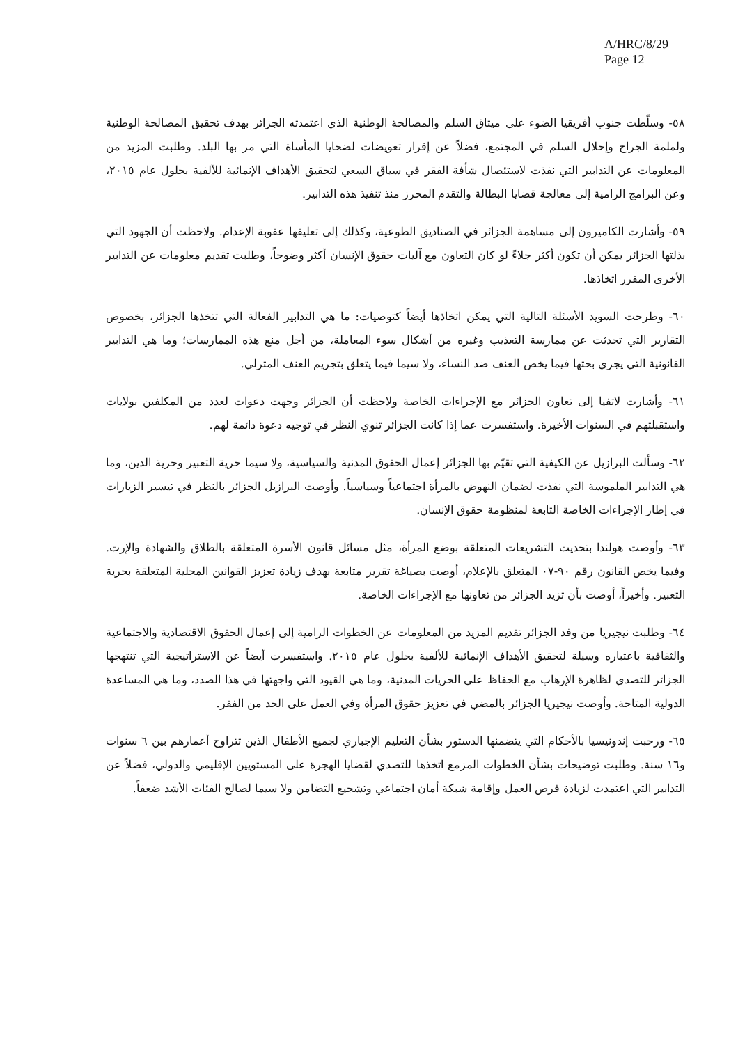A/HRC/8/29
Page 12
٥٨- وسلّطت جنوب أفريقيا الضوء على ميثاق السلم والمصالحة الوطنية الذي اعتمدته الجزائر بهدف تحقيق المصالحة الوطنية ولملمة الجراح وإحلال السلم في المجتمع، فضلاً عن إقرار تعويضات لضحايا المأساة التي مر بها البلد. وطلبت المزيد من المعلومات عن التدابير التي نفذت لاستئصال شأفة الفقر في سياق السعي لتحقيق الأهداف الإنمائية للألفية بحلول عام ٢٠١٥، وعن البرامج الرامية إلى معالجة قضايا البطالة والتقدم المحرز منذ تنفيذ هذه التدابير.
٥٩- وأشارت الكاميرون إلى مساهمة الجزائر في الصناديق الطوعية، وكذلك إلى تعليقها عقوبة الإعدام. ولاحظت أن الجهود التي بذلتها الجزائر يمكن أن تكون أكثر جلاءً لو كان التعاون مع آليات حقوق الإنسان أكثر وضوحاً، وطلبت تقديم معلومات عن التدابير الأخرى المقرر اتخاذها.
٦٠- وطرحت السويد الأسئلة التالية التي يمكن اتخاذها أيضاً كتوصيات: ما هي التدابير الفعالة التي تتخذها الجزائر، بخصوص التقارير التي تحدثت عن ممارسة التعذيب وغيره من أشكال سوء المعاملة، من أجل منع هذه الممارسات؛ وما هي التدابير القانونية التي يجري بحثها فيما يخص العنف ضد النساء، ولا سيما فيما يتعلق بتجريم العنف المترلي.
٦١- وأشارت لاتفيا إلى تعاون الجزائر مع الإجراءات الخاصة ولاحظت أن الجزائر وجهت دعوات لعدد من المكلفين بولايات واستقبلتهم في السنوات الأخيرة. واستفسرت عما إذا كانت الجزائر تنوي النظر في توجيه دعوة دائمة لهم.
٦٢- وسألت البرازيل عن الكيفية التي تقيّم بها الجزائر إعمال الحقوق المدنية والسياسية، ولا سيما حرية التعبير وحرية الدين، وما هي التدابير الملموسة التي نفذت لضمان النهوض بالمرأة اجتماعياً وسياسياً. وأوصت البرازيل الجزائر بالنظر في تيسير الزيارات في إطار الإجراءات الخاصة التابعة لمنظومة حقوق الإنسان.
٦٣- وأوصت هولندا بتحديث التشريعات المتعلقة بوضع المرأة، مثل مسائل قانون الأسرة المتعلقة بالطلاق والشهادة والإرث. وفيما يخص القانون رقم ٩٠-٠٧ المتعلق بالإعلام، أوصت بصياغة تقرير متابعة بهدف زيادة تعزيز القوانين المحلية المتعلقة بحرية التعبير. وأخيراً، أوصت بأن تزيد الجزائر من تعاونها مع الإجراءات الخاصة.
٦٤- وطلبت نيجيريا من وفد الجزائر تقديم المزيد من المعلومات عن الخطوات الرامية إلى إعمال الحقوق الاقتصادية والاجتماعية والثقافية باعتباره وسيلة لتحقيق الأهداف الإنمائية للألفية بحلول عام ٢٠١٥. واستفسرت أيضاً عن الاستراتيجية التي تنتهجها الجزائر للتصدي لظاهرة الإرهاب مع الحفاظ على الحريات المدنية، وما هي القيود التي واجهتها في هذا الصدد، وما هي المساعدة الدولية المتاحة. وأوصت نيجيريا الجزائر بالمضي في تعزيز حقوق المرأة وفي العمل على الحد من الفقر.
٦٥- ورحبت إندونيسيا بالأحكام التي يتضمنها الدستور بشأن التعليم الإجباري لجميع الأطفال الذين تتراوح أعمارهم بين ٦ سنوات و١٦ سنة. وطلبت توضيحات بشأن الخطوات المزمع اتخذها للتصدي لقضايا الهجرة على المستويين الإقليمي والدولي، فضلاً عن التدابير التي اعتمدت لزيادة فرص العمل وإقامة شبكة أمان اجتماعي وتشجيع التضامن ولا سيما لصالح الفئات الأشد ضعفاً.